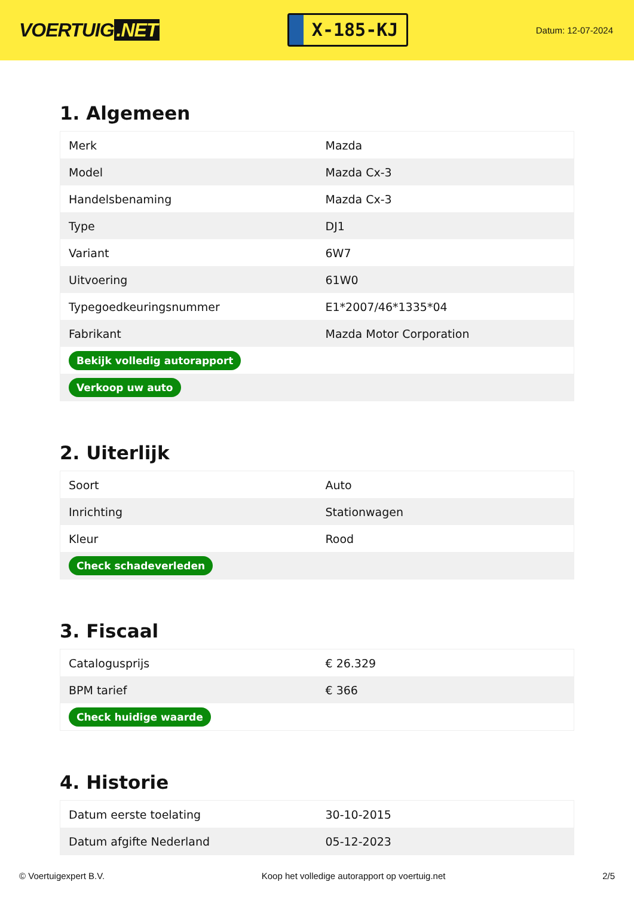VOERTUIG.NET
X-185-KJ
Datum: 12-07-2024
1. Algemeen
| Merk | Mazda |
| Model | Mazda Cx-3 |
| Handelsbenaming | Mazda Cx-3 |
| Type | DJ1 |
| Variant | 6W7 |
| Uitvoering | 61W0 |
| Typegoedkeuringsnummer | E1*2007/46*1335*04 |
| Fabrikant | Mazda Motor Corporation |
| Bekijk volledig autorapport | |
| Verkoop uw auto | |
2. Uiterlijk
| Soort | Auto |
| Inrichting | Stationwagen |
| Kleur | Rood |
| Check schadeverleden | |
3. Fiscaal
| Catalogusprijs | € 26.329 |
| BPM tarief | € 366 |
| Check huidige waarde | |
4. Historie
| Datum eerste toelating | 30-10-2015 |
| Datum afgifte Nederland | 05-12-2023 |
© Voertuigexpert B.V. Koop het volledige autorapport op voertuig.net 2/5